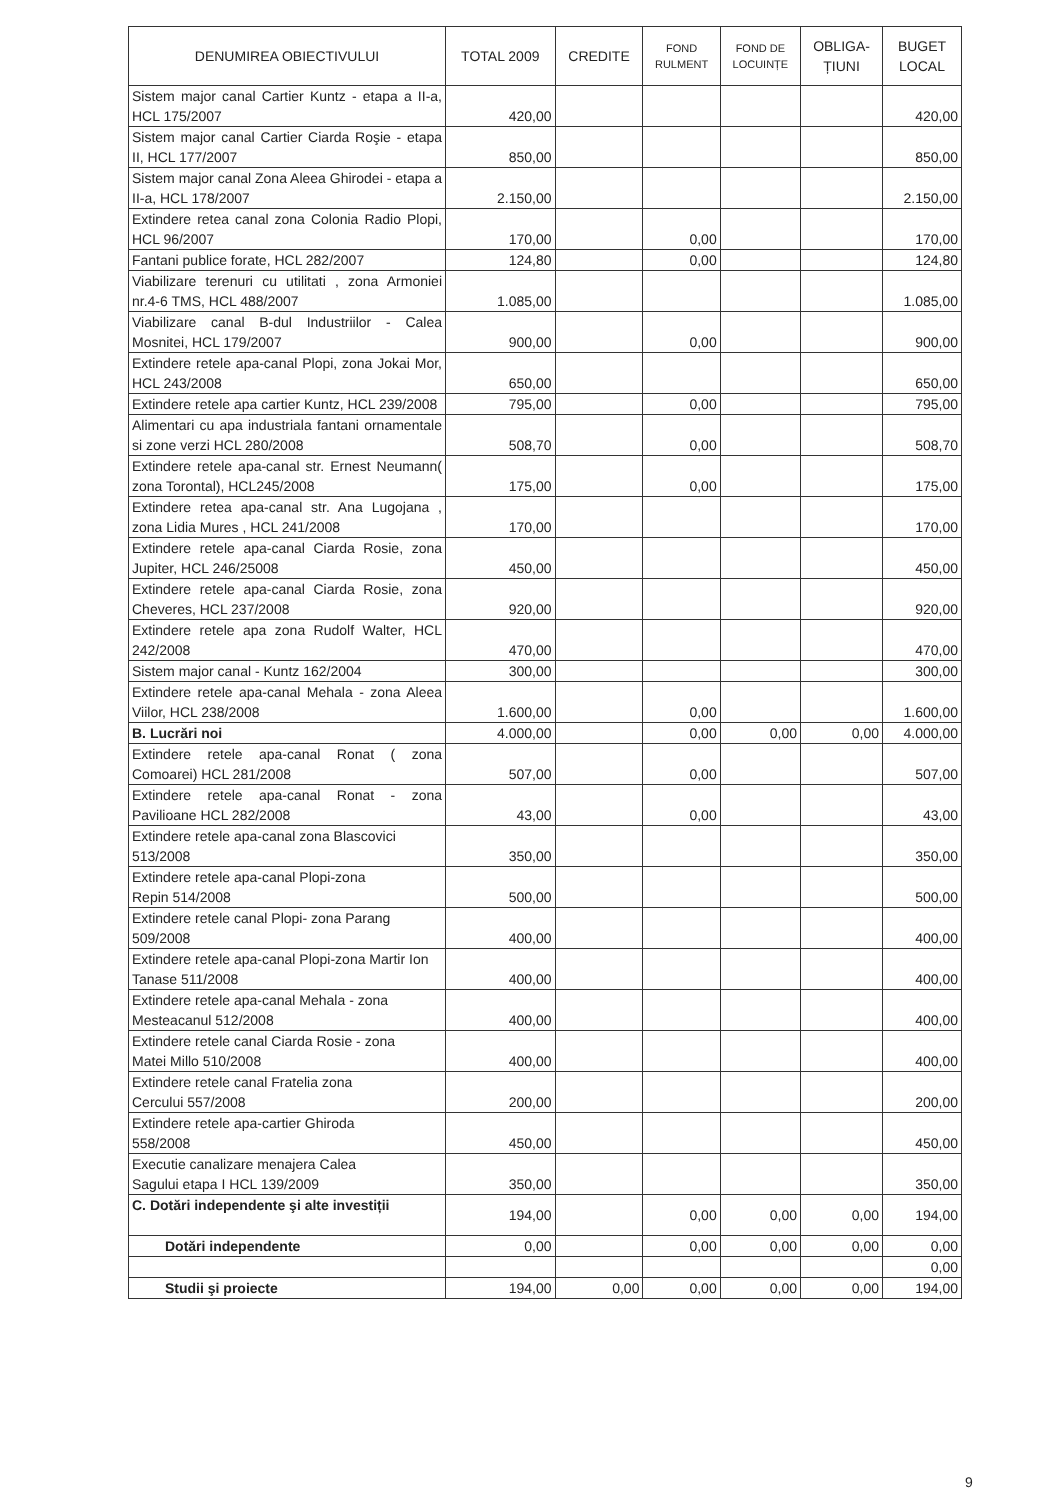| DENUMIREA OBIECTIVULUI | TOTAL 2009 | CREDITE | FOND RULMENT | FOND DE LOCUINȚE | OBLIGA- ȚIUNI | BUGET LOCAL |
| --- | --- | --- | --- | --- | --- | --- |
| Sistem major canal Cartier Kuntz - etapa a II-a, HCL 175/2007 | 420,00 | | | | | 420,00 |
| Sistem major canal Cartier Ciarda Roşie - etapa II, HCL 177/2007 | 850,00 | | | | | 850,00 |
| Sistem major canal Zona Aleea Ghirodei - etapa a II-a, HCL 178/2007 | 2.150,00 | | | | | 2.150,00 |
| Extindere retea canal zona Colonia Radio Plopi, HCL 96/2007 | 170,00 | | 0,00 | | | 170,00 |
| Fantani publice forate, HCL 282/2007 | 124,80 | | 0,00 | | | 124,80 |
| Viabilizare terenuri cu utilitati , zona Armoniei nr.4-6 TMS, HCL 488/2007 | 1.085,00 | | | | | 1.085,00 |
| Viabilizare canal B-dul Industriilor - Calea Mosnitei, HCL 179/2007 | 900,00 | | 0,00 | | | 900,00 |
| Extindere retele apa-canal Plopi, zona Jokai Mor, HCL 243/2008 | 650,00 | | | | | 650,00 |
| Extindere retele apa cartier Kuntz, HCL 239/2008 | 795,00 | | 0,00 | | | 795,00 |
| Alimentari cu apa industriala fantani ornamentale si zone verzi HCL 280/2008 | 508,70 | | 0,00 | | | 508,70 |
| Extindere retele apa-canal str. Ernest Neumann( zona Torontal), HCL245/2008 | 175,00 | | 0,00 | | | 175,00 |
| Extindere retea apa-canal str. Ana Lugojana , zona Lidia Mures , HCL 241/2008 | 170,00 | | | | | 170,00 |
| Extindere retele apa-canal Ciarda Rosie, zona Jupiter, HCL 246/25008 | 450,00 | | | | | 450,00 |
| Extindere retele apa-canal Ciarda Rosie, zona Cheveres, HCL 237/2008 | 920,00 | | | | | 920,00 |
| Extindere retele apa zona Rudolf Walter, HCL 242/2008 | 470,00 | | | | | 470,00 |
| Sistem major canal - Kuntz 162/2004 | 300,00 | | | | | 300,00 |
| Extindere retele apa-canal Mehala - zona Aleea Viilor, HCL 238/2008 | 1.600,00 | | 0,00 | | | 1.600,00 |
| B. Lucrări noi | 4.000,00 | | 0,00 | 0,00 | 0,00 | 4.000,00 |
| Extindere retele apa-canal Ronat ( zona Comoarei) HCL 281/2008 | 507,00 | | 0,00 | | | 507,00 |
| Extindere retele apa-canal Ronat - zona Pavilioane HCL 282/2008 | 43,00 | | 0,00 | | | 43,00 |
| Extindere retele apa-canal zona Blascovici 513/2008 | 350,00 | | | | | 350,00 |
| Extindere retele apa-canal Plopi-zona Repin 514/2008 | 500,00 | | | | | 500,00 |
| Extindere retele canal Plopi- zona Parang 509/2008 | 400,00 | | | | | 400,00 |
| Extindere retele apa-canal Plopi-zona Martir Ion Tanase 511/2008 | 400,00 | | | | | 400,00 |
| Extindere retele apa-canal Mehala - zona Mesteacanul 512/2008 | 400,00 | | | | | 400,00 |
| Extindere retele canal Ciarda Rosie - zona Matei Millo 510/2008 | 400,00 | | | | | 400,00 |
| Extindere retele canal Fratelia zona Cercului 557/2008 | 200,00 | | | | | 200,00 |
| Extindere retele apa-cartier Ghiroda 558/2008 | 450,00 | | | | | 450,00 |
| Executie canalizare menajera Calea Sagului etapa I HCL 139/2009 | 350,00 | | | | | 350,00 |
| C. Dotări independente şi alte investiții | 194,00 | | 0,00 | 0,00 | 0,00 | 194,00 |
| Dotări independente | 0,00 | | 0,00 | 0,00 | 0,00 | 0,00 |
| | | | | | | 0,00 |
| Studii şi proiecte | 194,00 | 0,00 | 0,00 | 0,00 | 0,00 | 194,00 |
9